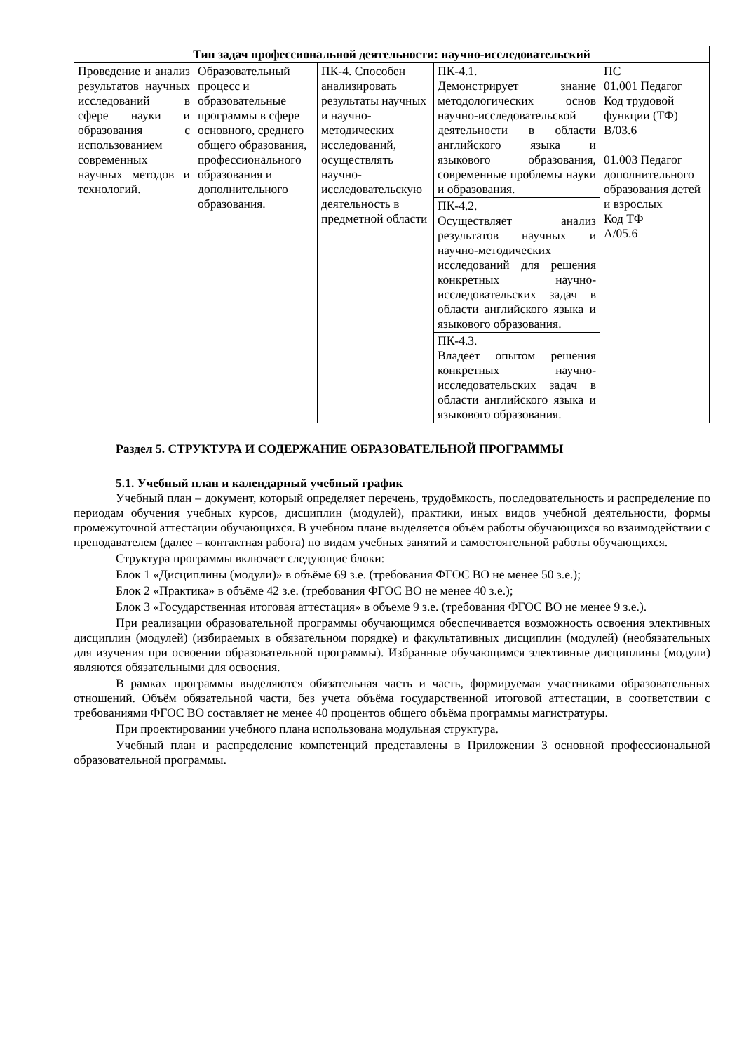| Тип задач профессиональной деятельности: научно-исследовательский | | | | |
| --- | --- | --- | --- | --- |
| Проведение и анализ результатов научных исследований в сфере науки и образования с использованием современных научных методов и технологий. | Образовательный процесс и образовательные программы в сфере основного, среднего общего образования, профессионального образования и дополнительного образования. | ПК-4. Способен анализировать результаты научных и научно-методических исследований, осуществлять научно-исследовательскую деятельность в предметной области | ПК-4.1. Демонстрирует знание методологических основ научно-исследовательской деятельности в области английского языка и языкового образования, современные проблемы науки и образования. | ПС 01.001 Педагог Код трудовой функции (ТФ) В/03.6 01.003 Педагог дополнительного образования детей и взрослых Код ТФ А/05.6 |
| | | | ПК-4.2. Осуществляет анализ результатов научных и научно-методических исследований для решения конкретных научно-исследовательских задач в области английского языка и языкового образования. | |
| | | | ПК-4.3. Владеет опытом решения конкретных научно-исследовательских задач в области английского языка и языкового образования. | |
Раздел 5. СТРУКТУРА И СОДЕРЖАНИЕ ОБРАЗОВАТЕЛЬНОЙ ПРОГРАММЫ
5.1. Учебный план и календарный учебный график
Учебный план – документ, который определяет перечень, трудоёмкость, последовательность и распределение по периодам обучения учебных курсов, дисциплин (модулей), практики, иных видов учебной деятельности, формы промежуточной аттестации обучающихся. В учебном плане выделяется объём работы обучающихся во взаимодействии с преподавателем (далее – контактная работа) по видам учебных занятий и самостоятельной работы обучающихся.
Структура программы включает следующие блоки:
Блок 1 «Дисциплины (модули)» в объёме 69 з.е. (требования ФГОС ВО не менее 50 з.е.);
Блок 2 «Практика» в объёме 42 з.е. (требования ФГОС ВО не менее 40 з.е.);
Блок 3 «Государственная итоговая аттестация» в объеме 9 з.е. (требования ФГОС ВО не менее 9 з.е.).
При реализации образовательной программы обучающимся обеспечивается возможность освоения элективных дисциплин (модулей) (избираемых в обязательном порядке) и факультативных дисциплин (модулей) (необязательных для изучения при освоении образовательной программы). Избранные обучающимся элективные дисциплины (модули) являются обязательными для освоения.
В рамках программы выделяются обязательная часть и часть, формируемая участниками образовательных отношений. Объём обязательной части, без учета объёма государственной итоговой аттестации, в соответствии с требованиями ФГОС ВО составляет не менее 40 процентов общего объёма программы магистратуры.
При проектировании учебного плана использована модульная структура.
Учебный план и распределение компетенций представлены в Приложении 3 основной профессиональной образовательной программы.